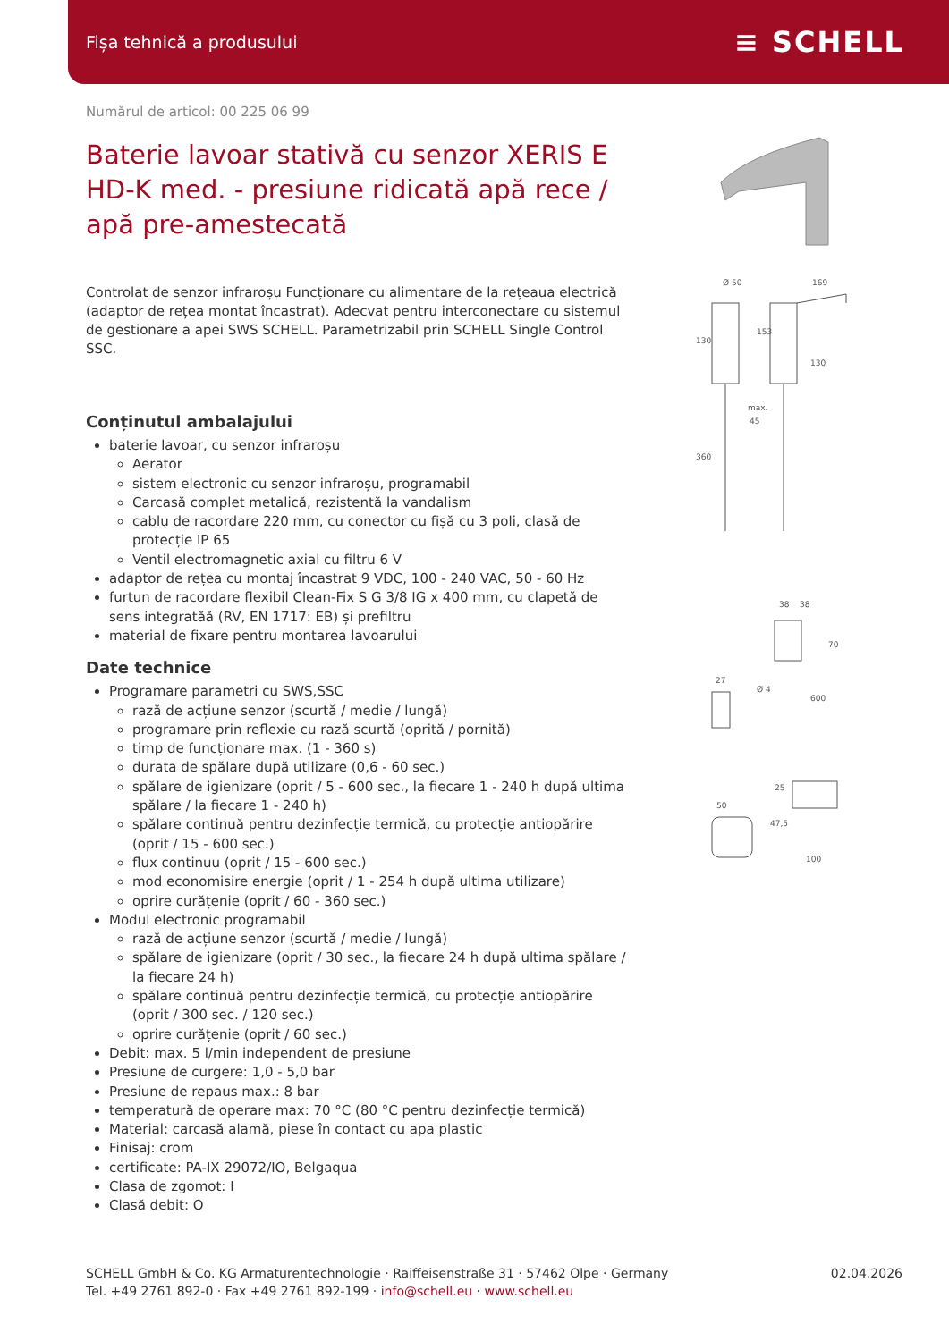Fișa tehnică a produsului ≡ SCHELL
Numărul de articol: 00 225 06 99
Baterie lavoar stativă cu senzor XERIS E HD-K med. - presiune ridicată apă rece / apă pre-amestecată
Controlat de senzor infraroșu Funcționare cu alimentare de la rețeaua electrică (adaptor de rețea montat încastrat). Adecvat pentru interconectare cu sistemul de gestionare a apei SWS SCHELL. Parametrizabil prin SCHELL Single Control SSC.
Conținutul ambalajului
baterie lavoar, cu senzor infraroșu
Aerator
sistem electronic cu senzor infraroșu, programabil
Carcasă complet metalică, rezistentă la vandalism
cablu de racordare 220 mm, cu conector cu fișă cu 3 poli, clasă de protecție IP 65
Ventil electromagnetic axial cu filtru 6 V
adaptor de rețea cu montaj încastrat 9 VDC, 100 - 240 VAC, 50 - 60 Hz
furtun de racordare flexibil Clean-Fix S G 3/8 IG x 400 mm, cu clapetă de sens integratăă (RV, EN 1717: EB) și prefiltru
material de fixare pentru montarea lavoarului
Date technice
Programare parametri cu SWS,SSC
rază de acțiune senzor (scurtă / medie / lungă)
programare prin reflexie cu rază scurtă (oprită / pornită)
timp de funcționare max. (1 - 360 s)
durata de spălare după utilizare (0,6 - 60 sec.)
spălare de igienizare (oprit / 5 - 600 sec., la fiecare 1 - 240 h după ultima spălare / la fiecare 1 - 240 h)
spălare continuă pentru dezinfecție termică, cu protecție antiopărire (oprit / 15 - 600 sec.)
flux continuu (oprit / 15 - 600 sec.)
mod economisire energie (oprit / 1 - 254 h după ultima utilizare)
oprire curățenie (oprit / 60 - 360 sec.)
Modul electronic programabil
rază de acțiune senzor (scurtă / medie / lungă)
spălare de igienizare (oprit / 30 sec., la fiecare 24 h după ultima spălare / la fiecare 24 h)
spălare continuă pentru dezinfecție termică, cu protecție antiopărire (oprit / 300 sec. / 120 sec.)
oprire curățenie (oprit / 60 sec.)
Debit: max. 5 l/min independent de presiune
Presiune de curgere: 1,0 - 5,0 bar
Presiune de repaus max.: 8 bar
temperatură de operare max: 70 °C (80 °C pentru dezinfecție termică)
Material: carcasă alamă, piese în contact cu apa plastic
Finisaj: crom
certificate: PA-IX 29072/IO, Belgaqua
Clasa de zgomot: I
Clasă debit: O
Ø 50
169
130
153
130
360
max.
45
38
38
70
600
27
Ø 4
50
47,5
25
100
SCHELL GmbH & Co. KG Armaturentechnologie · Raiffeisenstraße 31 · 57462 Olpe · Germany
Tel. +49 2761 892-0 · Fax +49 2761 892-199 · info@schell.eu · www.schell.eu
02.04.2026